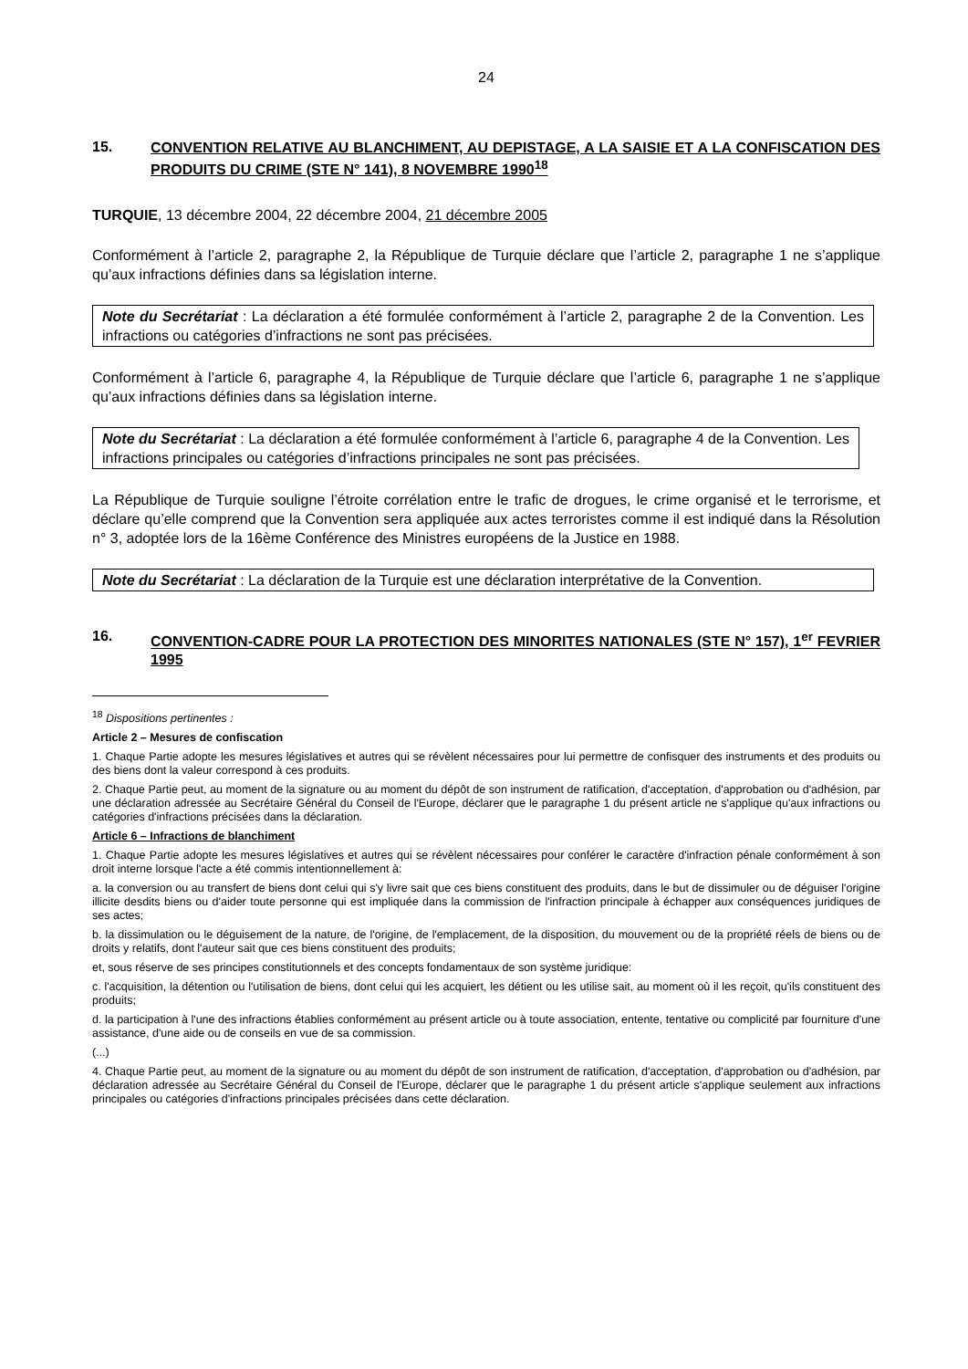24
15. CONVENTION RELATIVE AU BLANCHIMENT, AU DEPISTAGE, A LA SAISIE ET A LA CONFISCATION DES PRODUITS DU CRIME (STE N° 141), 8 NOVEMBRE 1990<sup>18</sup>
TURQUIE, 13 décembre 2004, 22 décembre 2004, 21 décembre 2005
Conformément à l’article 2, paragraphe 2, la République de Turquie déclare que l’article 2, paragraphe 1 ne s’applique qu’aux infractions définies dans sa législation interne.
Note du Secrétariat : La déclaration a été formulée conformément à l’article 2, paragraphe 2 de la Convention. Les infractions ou catégories d’infractions ne sont pas précisées.
Conformément à l’article 6, paragraphe 4, la République de Turquie déclare que l’article 6, paragraphe 1 ne s’applique qu’aux infractions définies dans sa législation interne.
Note du Secrétariat : La déclaration a été formulée conformément à l’article 6, paragraphe 4 de la Convention. Les infractions principales ou catégories d’infractions principales ne sont pas précisées.
La République de Turquie souligne l’étroite corrélation entre le trafic de drogues, le crime organisé et le terrorisme, et déclare qu’elle comprend que la Convention sera appliquée aux actes terroristes comme il est indiqué dans la Résolution n° 3, adoptée lors de la 16ème Conférence des Ministres européens de la Justice en 1988.
Note du Secrétariat : La déclaration de la Turquie est une déclaration interprétative de la Convention.
16. CONVENTION-CADRE POUR LA PROTECTION DES MINORITES NATIONALES (STE N° 157), 1<sup>er</sup> FEVRIER 1995
<sup>18</sup> Dispositions pertinentes :
Article 2 – Mesures de confiscation
1. Chaque Partie adopte les mesures législatives et autres qui se révèlent nécessaires pour lui permettre de confisquer des instruments et des produits ou des biens dont la valeur correspond à ces produits.
2. Chaque Partie peut, au moment de la signature ou au moment du dépôt de son instrument de ratification, d'acceptation, d'approbation ou d'adhésion, par une déclaration adressée au Secrétaire Général du Conseil de l'Europe, déclarer que le paragraphe 1 du présent article ne s'applique qu'aux infractions ou catégories d'infractions précisées dans la déclaration.
Article 6 – Infractions de blanchiment
1. Chaque Partie adopte les mesures législatives et autres qui se révèlent nécessaires pour conférer le caractère d'infraction pénale conformément à son droit interne lorsque l'acte a été commis intentionnellement à:
a. la conversion ou au transfert de biens dont celui qui s'y livre sait que ces biens constituent des produits, dans le but de dissimuler ou de déguiser l'origine illicite desdits biens ou d'aider toute personne qui est impliquée dans la commission de l'infraction principale à échapper aux conséquences juridiques de ses actes;
b. la dissimulation ou le déguisement de la nature, de l'origine, de l'emplacement, de la disposition, du mouvement ou de la propriété réels de biens ou de droits y relatifs, dont l'auteur sait que ces biens constituent des produits;
et, sous réserve de ses principes constitutionnels et des concepts fondamentaux de son système juridique:
c. l'acquisition, la détention ou l'utilisation de biens, dont celui qui les acquiert, les détient ou les utilise sait, au moment où il les reçoit, qu'ils constituent des produits;
d. la participation à l'une des infractions établies conformément au présent article ou à toute association, entente, tentative ou complicité par fourniture d'une assistance, d'une aide ou de conseils en vue de sa commission.
(...)
4. Chaque Partie peut, au moment de la signature ou au moment du dépôt de son instrument de ratification, d'acceptation, d'approbation ou d'adhésion, par déclaration adressée au Secrétaire Général du Conseil de l'Europe, déclarer que le paragraphe 1 du présent article s'applique seulement aux infractions principales ou catégories d'infractions principales précisées dans cette déclaration.